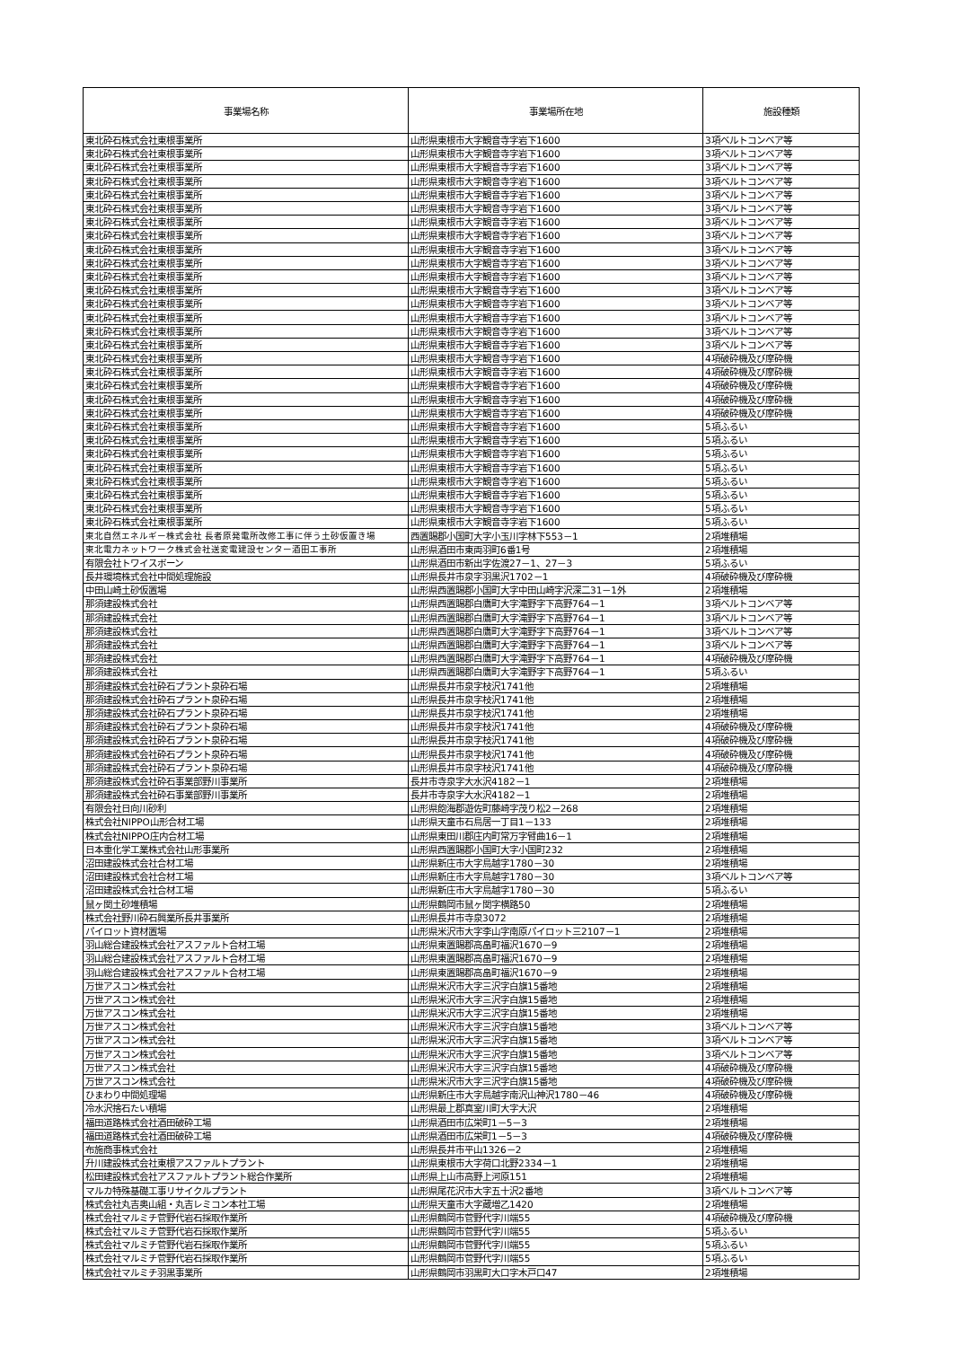| 事業場名称 | 事業場所在地 | 施設種類 |
| --- | --- | --- |
| 東北砕石株式会社東根事業所 | 山形県東根市大字観音寺字岩下1600 | 3項ベルトコンベア等 |
| 東北砕石株式会社東根事業所 | 山形県東根市大字観音寺字岩下1600 | 3項ベルトコンベア等 |
| 東北砕石株式会社東根事業所 | 山形県東根市大字観音寺字岩下1600 | 3項ベルトコンベア等 |
| 東北砕石株式会社東根事業所 | 山形県東根市大字観音寺字岩下1600 | 3項ベルトコンベア等 |
| 東北砕石株式会社東根事業所 | 山形県東根市大字観音寺字岩下1600 | 3項ベルトコンベア等 |
| 東北砕石株式会社東根事業所 | 山形県東根市大字観音寺字岩下1600 | 3項ベルトコンベア等 |
| 東北砕石株式会社東根事業所 | 山形県東根市大字観音寺字岩下1600 | 3項ベルトコンベア等 |
| 東北砕石株式会社東根事業所 | 山形県東根市大字観音寺字岩下1600 | 3項ベルトコンベア等 |
| 東北砕石株式会社東根事業所 | 山形県東根市大字観音寺字岩下1600 | 3項ベルトコンベア等 |
| 東北砕石株式会社東根事業所 | 山形県東根市大字観音寺字岩下1600 | 3項ベルトコンベア等 |
| 東北砕石株式会社東根事業所 | 山形県東根市大字観音寺字岩下1600 | 3項ベルトコンベア等 |
| 東北砕石株式会社東根事業所 | 山形県東根市大字観音寺字岩下1600 | 3項ベルトコンベア等 |
| 東北砕石株式会社東根事業所 | 山形県東根市大字観音寺字岩下1600 | 3項ベルトコンベア等 |
| 東北砕石株式会社東根事業所 | 山形県東根市大字観音寺字岩下1600 | 3項ベルトコンベア等 |
| 東北砕石株式会社東根事業所 | 山形県東根市大字観音寺字岩下1600 | 3項ベルトコンベア等 |
| 東北砕石株式会社東根事業所 | 山形県東根市大字観音寺字岩下1600 | 3項ベルトコンベア等 |
| 東北砕石株式会社東根事業所 | 山形県東根市大字観音寺字岩下1600 | 4項破砕機及び摩砕機 |
| 東北砕石株式会社東根事業所 | 山形県東根市大字観音寺字岩下1600 | 4項破砕機及び摩砕機 |
| 東北砕石株式会社東根事業所 | 山形県東根市大字観音寺字岩下1600 | 4項破砕機及び摩砕機 |
| 東北砕石株式会社東根事業所 | 山形県東根市大字観音寺字岩下1600 | 4項破砕機及び摩砕機 |
| 東北砕石株式会社東根事業所 | 山形県東根市大字観音寺字岩下1600 | 4項破砕機及び摩砕機 |
| 東北砕石株式会社東根事業所 | 山形県東根市大字観音寺字岩下1600 | 5項ふるい |
| 東北砕石株式会社東根事業所 | 山形県東根市大字観音寺字岩下1600 | 5項ふるい |
| 東北砕石株式会社東根事業所 | 山形県東根市大字観音寺字岩下1600 | 5項ふるい |
| 東北砕石株式会社東根事業所 | 山形県東根市大字観音寺字岩下1600 | 5項ふるい |
| 東北砕石株式会社東根事業所 | 山形県東根市大字観音寺字岩下1600 | 5項ふるい |
| 東北砕石株式会社東根事業所 | 山形県東根市大字観音寺字岩下1600 | 5項ふるい |
| 東北砕石株式会社東根事業所 | 山形県東根市大字観音寺字岩下1600 | 5項ふるい |
| 東北砕石株式会社東根事業所 | 山形県東根市大字観音寺字岩下1600 | 5項ふるい |
| 東北自然エネルギー株式会社 長者原発電所改修工事に伴う土砂仮置き場 | 西置賜郡小国町大字小玉川字林下553－1 | 2項堆積場 |
| 東北電力ネットワーク株式会社送変電建設センター酒田工事所 | 山形県酒田市東両羽町6番1号 | 2項堆積場 |
| 有限会社トワイスボーン | 山形県酒田市新出字佐渡27－1、27－3 | 5項ふるい |
| 長井環境株式会社中間処理施設 | 山形県長井市泉字羽黒沢1702－1 | 4項破砕機及び摩砕機 |
| 中田山崎土砂仮置場 | 山形県西置賜郡小国町大字中田山崎字沢深二31－1外 | 2項堆積場 |
| 那須建設株式会社 | 山形県西置賜郡白鷹町大字滝野字下高野764－1 | 3項ベルトコンベア等 |
| 那須建設株式会社 | 山形県西置賜郡白鷹町大字滝野字下高野764－1 | 3項ベルトコンベア等 |
| 那須建設株式会社 | 山形県西置賜郡白鷹町大字滝野字下高野764－1 | 3項ベルトコンベア等 |
| 那須建設株式会社 | 山形県西置賜郡白鷹町大字滝野字下高野764－1 | 3項ベルトコンベア等 |
| 那須建設株式会社 | 山形県西置賜郡白鷹町大字滝野字下高野764－1 | 4項破砕機及び摩砕機 |
| 那須建設株式会社 | 山形県西置賜郡白鷹町大字滝野字下高野764－1 | 5項ふるい |
| 那須建設株式会社砕石プラント泉砕石場 | 山形県長井市泉字枝沢1741他 | 2項堆積場 |
| 那須建設株式会社砕石プラント泉砕石場 | 山形県長井市泉字枝沢1741他 | 2項堆積場 |
| 那須建設株式会社砕石プラント泉砕石場 | 山形県長井市泉字枝沢1741他 | 2項堆積場 |
| 那須建設株式会社砕石プラント泉砕石場 | 山形県長井市泉字枝沢1741他 | 4項破砕機及び摩砕機 |
| 那須建設株式会社砕石プラント泉砕石場 | 山形県長井市泉字枝沢1741他 | 4項破砕機及び摩砕機 |
| 那須建設株式会社砕石プラント泉砕石場 | 山形県長井市泉字枝沢1741他 | 4項破砕機及び摩砕機 |
| 那須建設株式会社砕石プラント泉砕石場 | 山形県長井市泉字枝沢1741他 | 4項破砕機及び摩砕機 |
| 那須建設株式会社砕石事業部野川事業所 | 長井市寺泉字大水沢4182－1 | 2項堆積場 |
| 那須建設株式会社砕石事業部野川事業所 | 長井市寺泉字大水沢4182－1 | 2項堆積場 |
| 有限会社日向川砂利 | 山形県飽海郡遊佐町藤崎字茂り松2－268 | 2項堆積場 |
| 株式会社NIPPO山形合材工場 | 山形県天童市石鳥居一丁目1－133 | 2項堆積場 |
| 株式会社NIPPO庄内合材工場 | 山形県東田川郡庄内町常万字臂曲16－1 | 2項堆積場 |
| 日本重化学工業株式会社山形事業所 | 山形県西置賜郡小国町大字小国町232 | 2項堆積場 |
| 沼田建設株式会社合材工場 | 山形県新庄市大字鳥越字1780－30 | 2項堆積場 |
| 沼田建設株式会社合材工場 | 山形県新庄市大字鳥越字1780－30 | 3項ベルトコンベア等 |
| 沼田建設株式会社合材工場 | 山形県新庄市大字鳥越字1780－30 | 5項ふるい |
| 鼠ヶ関土砂堆積場 | 山形県鶴岡市鼠ヶ関字横路50 | 2項堆積場 |
| 株式会社野川砕石興業所長井事業所 | 山形県長井市寺泉3072 | 2項堆積場 |
| パイロット資材置場 | 山形県米沢市大字李山字南原パイロット三2107－1 | 2項堆積場 |
| 羽山総合建設株式会社アスファルト合材工場 | 山形県東置賜郡高畠町福沢1670－9 | 2項堆積場 |
| 羽山総合建設株式会社アスファルト合材工場 | 山形県東置賜郡高畠町福沢1670－9 | 2項堆積場 |
| 羽山総合建設株式会社アスファルト合材工場 | 山形県東置賜郡高畠町福沢1670－9 | 2項堆積場 |
| 万世アスコン株式会社 | 山形県米沢市大字三沢字白旗15番地 | 2項堆積場 |
| 万世アスコン株式会社 | 山形県米沢市大字三沢字白旗15番地 | 2項堆積場 |
| 万世アスコン株式会社 | 山形県米沢市大字三沢字白旗15番地 | 2項堆積場 |
| 万世アスコン株式会社 | 山形県米沢市大字三沢字白旗15番地 | 3項ベルトコンベア等 |
| 万世アスコン株式会社 | 山形県米沢市大字三沢字白旗15番地 | 3項ベルトコンベア等 |
| 万世アスコン株式会社 | 山形県米沢市大字三沢字白旗15番地 | 3項ベルトコンベア等 |
| 万世アスコン株式会社 | 山形県米沢市大字三沢字白旗15番地 | 4項破砕機及び摩砕機 |
| 万世アスコン株式会社 | 山形県米沢市大字三沢字白旗15番地 | 4項破砕機及び摩砕機 |
| ひまわり中間処理場 | 山形県新庄市大字鳥越字南沢山神沢1780－46 | 4項破砕機及び摩砕機 |
| 冷水沢捨石たい積場 | 山形県最上郡真室川町大字大沢 | 2項堆積場 |
| 福田道路株式会社酒田破砕工場 | 山形県酒田市広栄町1－5－3 | 2項堆積場 |
| 福田道路株式会社酒田破砕工場 | 山形県酒田市広栄町1－5－3 | 4項破砕機及び摩砕機 |
| 布施商事株式会社 | 山形県長井市平山1326－2 | 2項堆積場 |
| 升川建設株式会社東根アスファルトプラント | 山形県東根市大字荷口北野2334－1 | 2項堆積場 |
| 松田建設株式会社アスファルトプラント総合作業所 | 山形県上山市高野上河原151 | 2項堆積場 |
| マルカ特殊基礎工事リサイクルプラント | 山形県尾花沢市大字五十沢2番地 | 3項ベルトコンベア等 |
| 株式会社丸吉奥山組・丸吉レミコン本社工場 | 山形県天童市大字蔵増乙1420 | 2項堆積場 |
| 株式会社マルミチ菅野代岩石採取作業所 | 山形県鶴岡市菅野代字川端55 | 4項破砕機及び摩砕機 |
| 株式会社マルミチ菅野代岩石採取作業所 | 山形県鶴岡市菅野代字川端55 | 5項ふるい |
| 株式会社マルミチ菅野代岩石採取作業所 | 山形県鶴岡市菅野代字川端55 | 5項ふるい |
| 株式会社マルミチ菅野代岩石採取作業所 | 山形県鶴岡市菅野代字川端55 | 5項ふるい |
| 株式会社マルミチ羽黒事業所 | 山形県鶴岡市羽黒町大口字木戸口47 | 2項堆積場 |